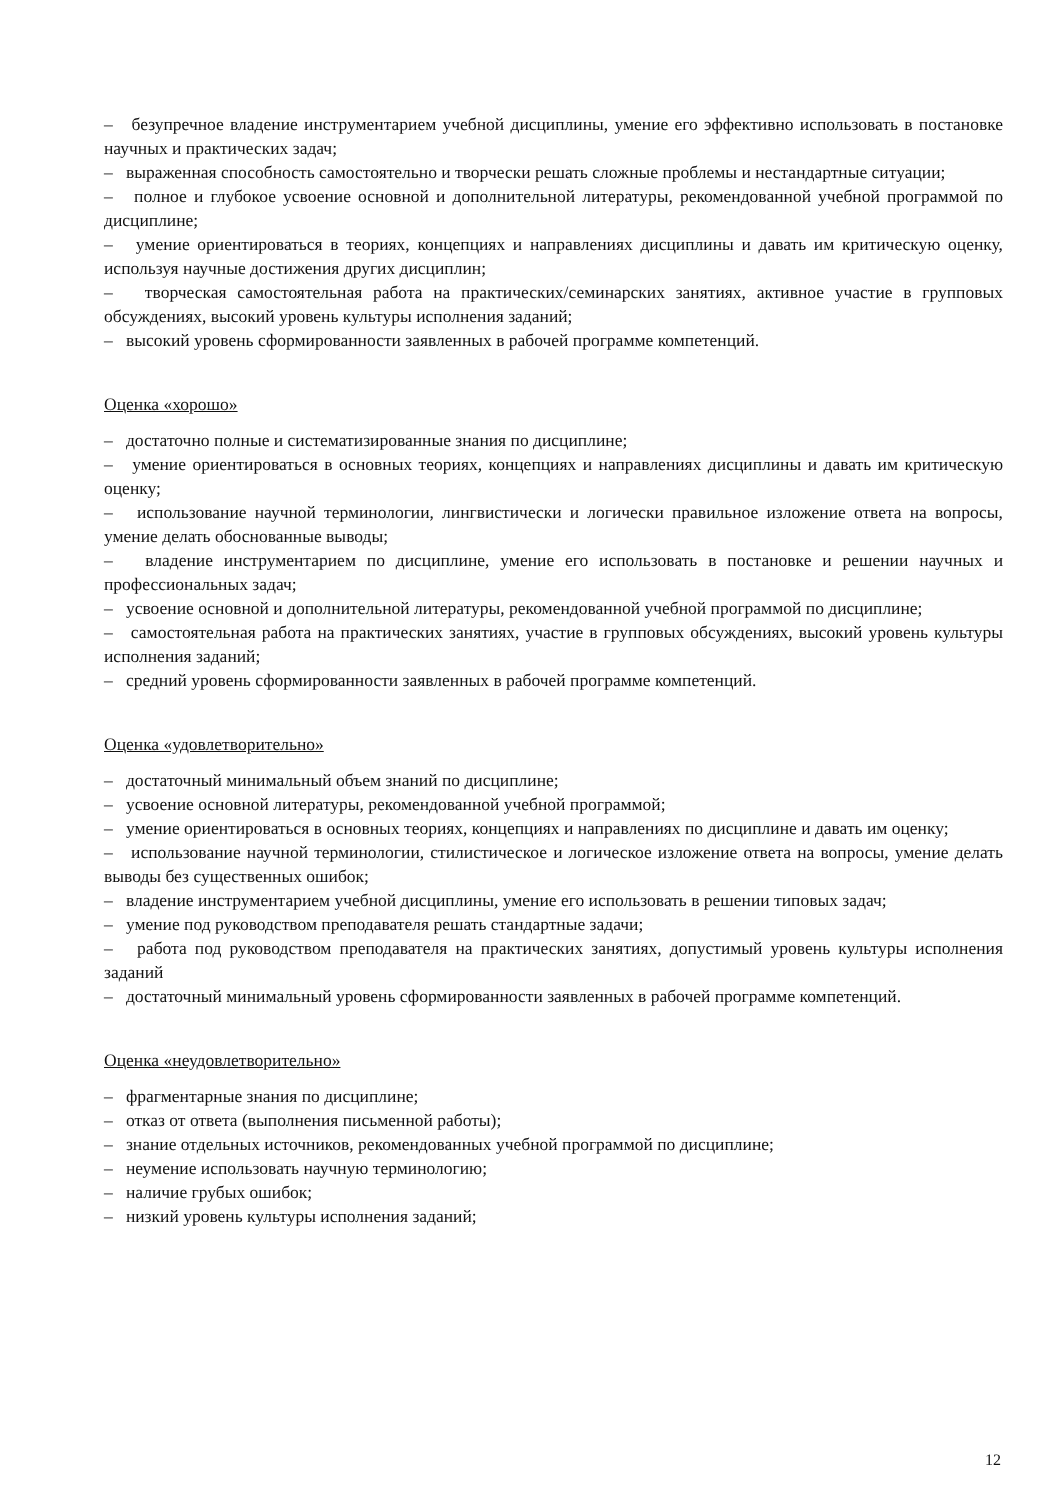– безупречное владение инструментарием учебной дисциплины, умение его эффективно использовать в постановке научных и практических задач;
– выраженная способность самостоятельно и творчески решать сложные проблемы и нестандартные ситуации;
– полное и глубокое усвоение основной и дополнительной литературы, рекомендованной учебной программой по дисциплине;
– умение ориентироваться в теориях, концепциях и направлениях дисциплины и давать им критическую оценку, используя научные достижения других дисциплин;
– творческая самостоятельная работа на практических/семинарских занятиях, активное участие в групповых обсуждениях, высокий уровень культуры исполнения заданий;
– высокий уровень сформированности заявленных в рабочей программе компетенций.
Оценка «хорошо»
– достаточно полные и систематизированные знания по дисциплине;
– умение ориентироваться в основных теориях, концепциях и направлениях дисциплины и давать им критическую оценку;
– использование научной терминологии, лингвистически и логически правильное изложение ответа на вопросы, умение делать обоснованные выводы;
– владение инструментарием по дисциплине, умение его использовать в постановке и решении научных и профессиональных задач;
– усвоение основной и дополнительной литературы, рекомендованной учебной программой по дисциплине;
– самостоятельная работа на практических занятиях, участие в групповых обсуждениях, высокий уровень культуры исполнения заданий;
– средний уровень сформированности заявленных в рабочей программе компетенций.
Оценка «удовлетворительно»
– достаточный минимальный объем знаний по дисциплине;
– усвоение основной литературы, рекомендованной учебной программой;
– умение ориентироваться в основных теориях, концепциях и направлениях по дисциплине и давать им оценку;
– использование научной терминологии, стилистическое и логическое изложение ответа на вопросы, умение делать выводы без существенных ошибок;
– владение инструментарием учебной дисциплины, умение его использовать в решении типовых задач;
– умение под руководством преподавателя решать стандартные задачи;
– работа под руководством преподавателя на практических занятиях, допустимый уровень культуры исполнения заданий
– достаточный минимальный уровень сформированности заявленных в рабочей программе компетенций.
Оценка «неудовлетворительно»
– фрагментарные знания по дисциплине;
– отказ от ответа (выполнения письменной работы);
– знание отдельных источников, рекомендованных учебной программой по дисциплине;
– неумение использовать научную терминологию;
– наличие грубых ошибок;
– низкий уровень культуры исполнения заданий;
12